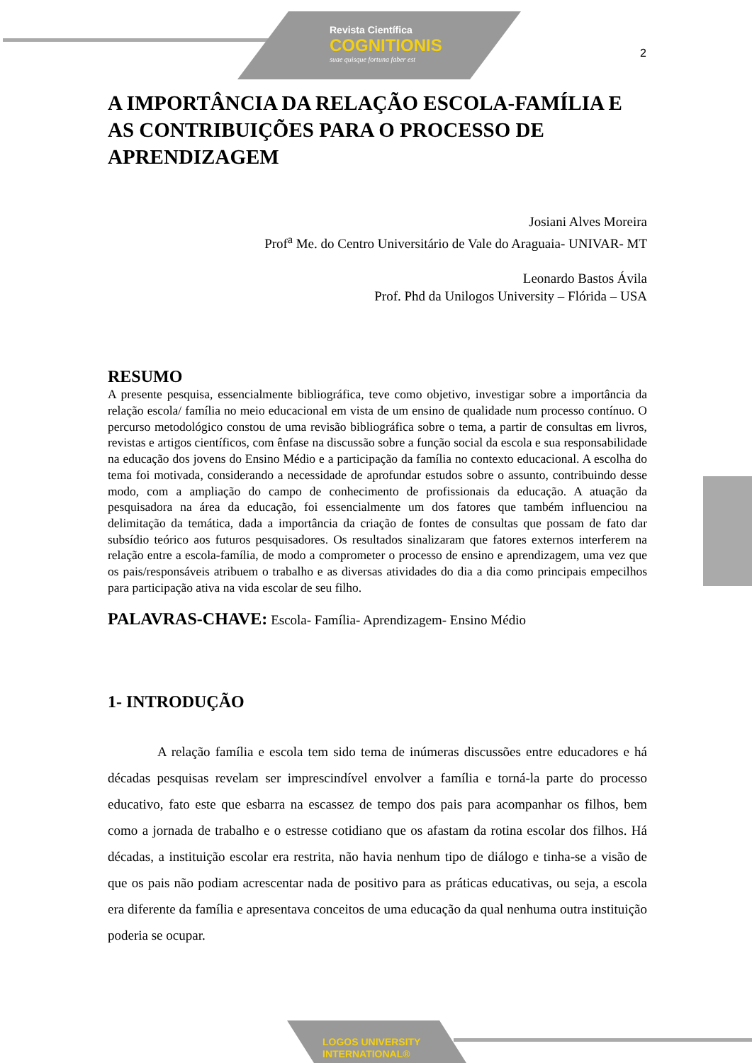Revista Científica
COGNITIONIS
suae quisque fortuna faber est
2
A IMPORTÂNCIA DA RELAÇÃO ESCOLA-FAMÍLIA E AS CONTRIBUIÇÕES PARA O PROCESSO DE APRENDIZAGEM
Josiani Alves Moreira
Prof<sup>a</sup> Me. do Centro Universitário de Vale do Araguaia- UNIVAR- MT
Leonardo Bastos Ávila
Prof. Phd da Unilogos University – Flórida – USA
RESUMO
A presente pesquisa, essencialmente bibliográfica, teve como objetivo, investigar sobre a importância da relação escola/ família no meio educacional em vista de um ensino de qualidade num processo contínuo. O percurso metodológico constou de uma revisão bibliográfica sobre o tema, a partir de consultas em livros, revistas e artigos científicos, com ênfase na discussão sobre a função social da escola e sua responsabilidade na educação dos jovens do Ensino Médio e a participação da família no contexto educacional. A escolha do tema foi motivada, considerando a necessidade de aprofundar estudos sobre o assunto, contribuindo desse modo, com a ampliação do campo de conhecimento de profissionais da educação. A atuação da pesquisadora na área da educação, foi essencialmente um dos fatores que também influenciou na delimitação da temática, dada a importância da criação de fontes de consultas que possam de fato dar subsídio teórico aos futuros pesquisadores. Os resultados sinalizaram que fatores externos interferem na relação entre a escola-família, de modo a comprometer o processo de ensino e aprendizagem, uma vez que os pais/responsáveis atribuem o trabalho e as diversas atividades do dia a dia como principais empecilhos para participação ativa na vida escolar de seu filho.
PALAVRAS-CHAVE: Escola- Família- Aprendizagem- Ensino Médio
1- INTRODUÇÃO
A relação família e escola tem sido tema de inúmeras discussões entre educadores e há décadas pesquisas revelam ser imprescindível envolver a família e torná-la parte do processo educativo, fato este que esbarra na escassez de tempo dos pais para acompanhar os filhos, bem como a jornada de trabalho e o estresse cotidiano que os afastam da rotina escolar dos filhos. Há décadas, a instituição escolar era restrita, não havia nenhum tipo de diálogo e tinha-se a visão de que os pais não podiam acrescentar nada de positivo para as práticas educativas, ou seja, a escola era diferente da família e apresentava conceitos de uma educação da qual nenhuma outra instituição poderia se ocupar.
LOGOS UNIVERSITY
INTERNATIONAL®